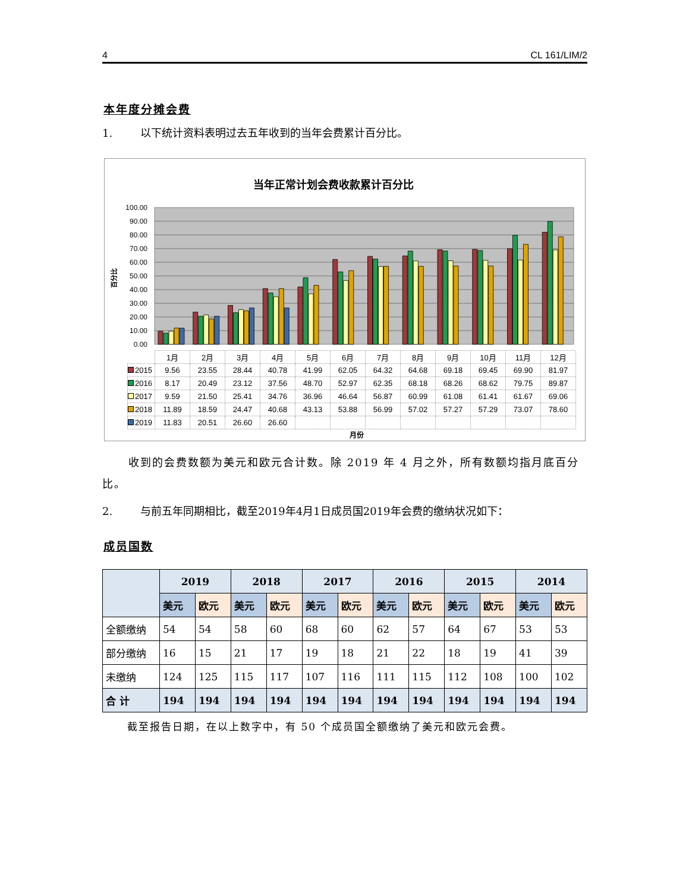4 CL 161/LIM/2
本年度分摊会费
1. 以下统计资料表明过去五年收到的当年会费累计百分比。
当年正常计划会费收款累计百分比
100.00
90.00
80.00
70.00
60.00
50.00
40.00
30.00
20.00
10.00
0.00
百分比
| | 1月 | 2月 | 3月 | 4月 | 5月 | 6月 | 7月 | 8月 | 9月 | 10月 | 11月 | 12月 |
| 2015 | 9.56 | 23.55 | 28.44 | 40.78 | 41.99 | 62.05 | 64.32 | 64.68 | 69.18 | 69.45 | 69.90 | 81.97 |
| 2016 | 8.17 | 20.49 | 23.12 | 37.56 | 48.70 | 52.97 | 62.35 | 68.18 | 68.26 | 68.62 | 79.75 | 89.87 |
| 2017 | 9.59 | 21.50 | 25.41 | 34.76 | 36.96 | 46.64 | 56.87 | 60.99 | 61.08 | 61.41 | 61.67 | 69.06 |
| 2018 | 11.89 | 18.59 | 24.47 | 40.68 | 43.13 | 53.88 | 56.99 | 57.02 | 57.27 | 57.29 | 73.07 | 78.60 |
| 2019 | 11.83 | 20.51 | 26.60 | 26.60 | | | | | | | | |
月份
收到的会费数额为美元和欧元合计数。除 2019 年 4 月之外，所有数额均指月底百分比。
2. 与前五年同期相比，截至2019年4月1日成员国2019年会费的缴纳状况如下：
成员国数
| | 2019 | | 2018 | | 2017 | | 2016 | | 2015 | | 2014 | |
| --- | --- | --- | --- | --- | --- | --- | --- | --- | --- | --- | --- | --- |
| | 美元 | 欧元 | 美元 | 欧元 | 美元 | 欧元 | 美元 | 欧元 | 美元 | 欧元 | 美元 | 欧元 |
| 全额缴纳 | 54 | 54 | 58 | 60 | 68 | 60 | 62 | 57 | 64 | 67 | 53 | 53 |
| 部分缴纳 | 16 | 15 | 21 | 17 | 19 | 18 | 21 | 22 | 18 | 19 | 41 | 39 |
| 未缴纳 | 124 | 125 | 115 | 117 | 107 | 116 | 111 | 115 | 112 | 108 | 100 | 102 |
| 合 计 | 194 | 194 | 194 | 194 | 194 | 194 | 194 | 194 | 194 | 194 | 194 | 194 |
截至报告日期，在以上数字中，有 50 个成员国全额缴纳了美元和欧元会费。